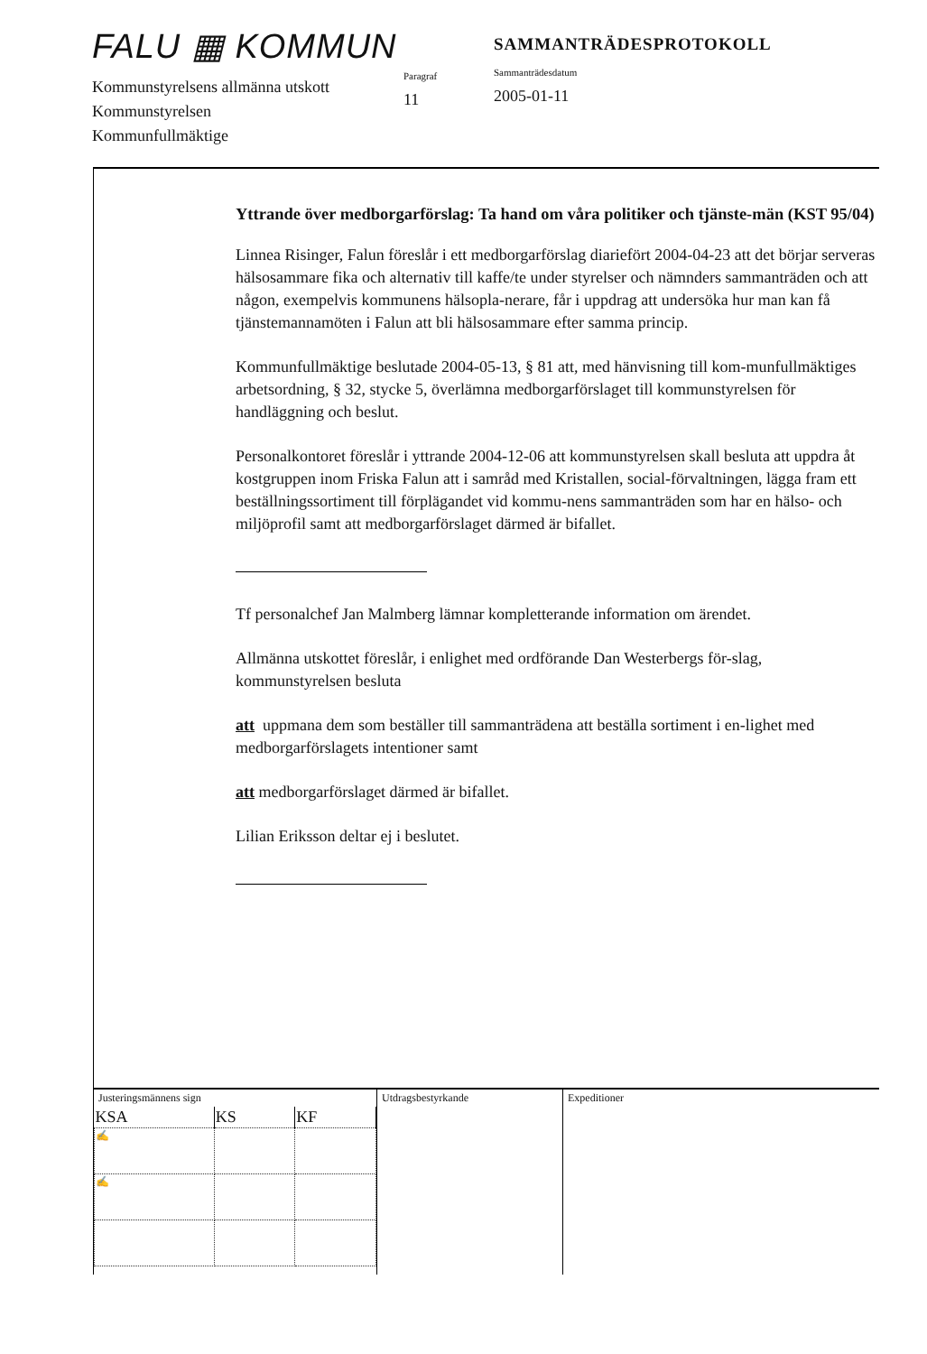FALU ▦ KOMMUN
Kommunstyrelsens allmänna utskott
Kommunstyrelsen
Kommunfullmäktige
Paragraf
11
SAMMANTRÄDESPROTOKOLL
Sammanträdesdatum
2005-01-11
Yttrande över medborgarförslag: Ta hand om våra politiker och tjänste-män (KST 95/04)
Linnea Risinger, Falun föreslår i ett medborgarförslag diariefört 2004-04-23 att det börjar serveras hälsosammare fika och alternativ till kaffe/te under styrelser och nämnders sammanträden och att någon, exempelvis kommunens hälsopla-nerare, får i uppdrag att undersöka hur man kan få tjänstemannamöten i Falun att bli hälsosammare efter samma princip.
Kommunfullmäktige beslutade 2004-05-13, § 81 att, med hänvisning till kom-munfullmäktiges arbetsordning, § 32, stycke 5, överlämna medborgarförslaget till kommunstyrelsen för handläggning och beslut.
Personalkontoret föreslår i yttrande 2004-12-06 att kommunstyrelsen skall besluta att uppdra åt kostgruppen inom Friska Falun att i samråd med Kristallen, social-förvaltningen, lägga fram ett beställningssortiment till förplägandet vid kommu-nens sammanträden som har en hälso- och miljöprofil samt att medborgarförslaget därmed är bifallet.
Tf personalchef Jan Malmberg lämnar kompletterande information om ärendet.
Allmänna utskottet föreslår, i enlighet med ordförande Dan Westerbergs för-slag, kommunstyrelsen besluta
att uppmana dem som beställer till sammanträdena att beställa sortiment i en-lighet med medborgarförslagets intentioner samt
att medborgarförslaget därmed är bifallet.
Lilian Eriksson deltar ej i beslutet.
Justeringsmännens sign
| KSA | KS | KF |
| --- | --- | --- |
| ✍ | | |
| ✍ | | |
Utdragsbestyrkande Expeditioner